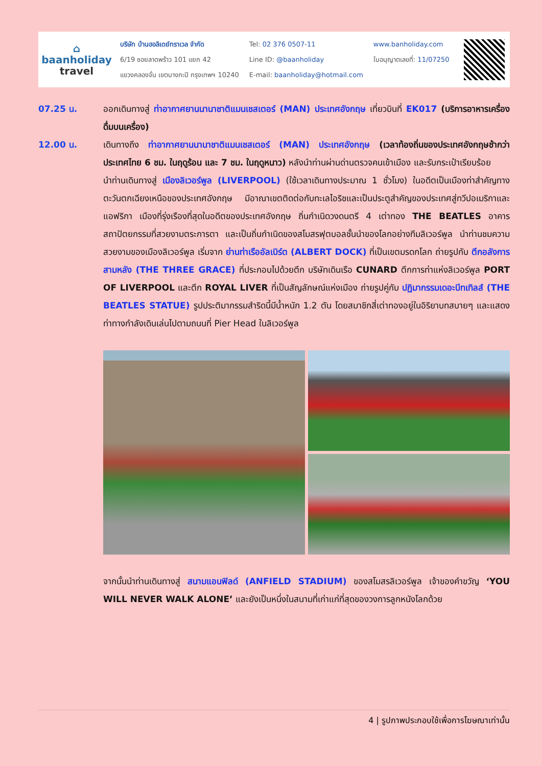⌂
baanholiday
travel
บริษัท บ้านฮอลิเดย์ทราเวล จำกัด
6/19 ซอยลาดพร้าว 101 แยก 42
แขวงคลองจั่น เขตบางกะปิ กรุงเทพฯ 10240
Tel: 02 376 0507-11
Line ID: @baanholiday
E-mail: baanholiday@hotmail.com
www.banholiday.com
ใบอนุญาตเลขที่: 11/07250
07.25 น. ออกเดินทางสู่ ท่าอากาศยานนานาชาติแมนเชสเตอร์ (MAN) ประเทศอังกฤษ เที่ยวบินที่ EK017 (บริการอาหารเครื่องดื่มบนเครื่อง)
12.00 น. เดินทางถึง ท่าอากาศยานนานาชาติแมนเชสเตอร์ (MAN) ประเทศอังกฤษ (เวลาท้องถิ่นของประเทศอังกฤษช้ากว่าประเทศไทย 6 ชม. ในฤดูร้อน และ 7 ชม. ในฤดูหนาว) หลังนำท่านผ่านด่านตรวจคนเข้าเมือง และรับกระเป๋าเรียบร้อย
นำท่านเดินทางสู่ เมืองลิเวอร์พูล (LIVERPOOL) (ใช้เวลาเดินทางประมาณ 1 ชั่วโมง) ในอดีตเป็นเมืองท่าสำคัญทางตะวันตกเฉียงเหนือของประเทศอังกฤษ มีอาณาเขตติดต่อกับทะเลไอริชและเป็นประตูสำคัญของประเทศสู่ทวีปอเมริกาและแอฟริกา เมืองที่รุ่งเรืองที่สุดในอดีตของประเทศอังกฤษ ถิ่นกำเนิดวงดนตรี 4 เต่าทอง THE BEATLES อาคารสถาปัตยกรรมที่สวยงามตระการตา และเป็นถิ่นกำเนิดของสโมสรฟุตบอลชั้นนำของโลกอย่างทีมลิเวอร์พูล นำท่านชมความสวยงามของเมืองลิเวอร์พูล เริ่มจาก ย่านท่าเรืออัลเบิร์ต (ALBERT DOCK) ที่เป็นเขตมรดกโลก ถ่ายรูปกับ ตึกอลังการสามหลัง (THE THREE GRACE) ที่ประกอบไปด้วยตึก บริษัทเดินเรือ CUNARD ตึกการท่าแห่งลิเวอร์พูล PORT OF LIVERPOOL และตึก ROYAL LIVER ที่เป็นสัญลักษณ์แห่งเมือง ถ่ายรูปคู่กับ ปฏิมากรรมเดอะบีทเทิลส์ (THE BEATLES STATUE) รูปประติมากรรมสำริดนี้มีน้ำหนัก 1.2 ตัน โดยสมาชิกสี่เต่าทองอยู่ในอิริยาบทสบายๆ และแสดงท่าทางกำลังเดินเล่นไปตามถนนที่ Pier Head ในลิเวอร์พูล
จากนั้นนำท่านเดินทางสู่ สนามแอนฟิลด์ (ANFIELD STADIUM) ของสโมสรลิเวอร์พูล เจ้าของคำขวัญ ‘YOU WILL NEVER WALK ALONE’ และยังเป็นหนึ่งในสนามที่เก่าแก่ที่สุดของวงการลูกหนังโลกด้วย
4 | รูปภาพประกอบใช้เพื่อการโฆษณาเท่านั้น